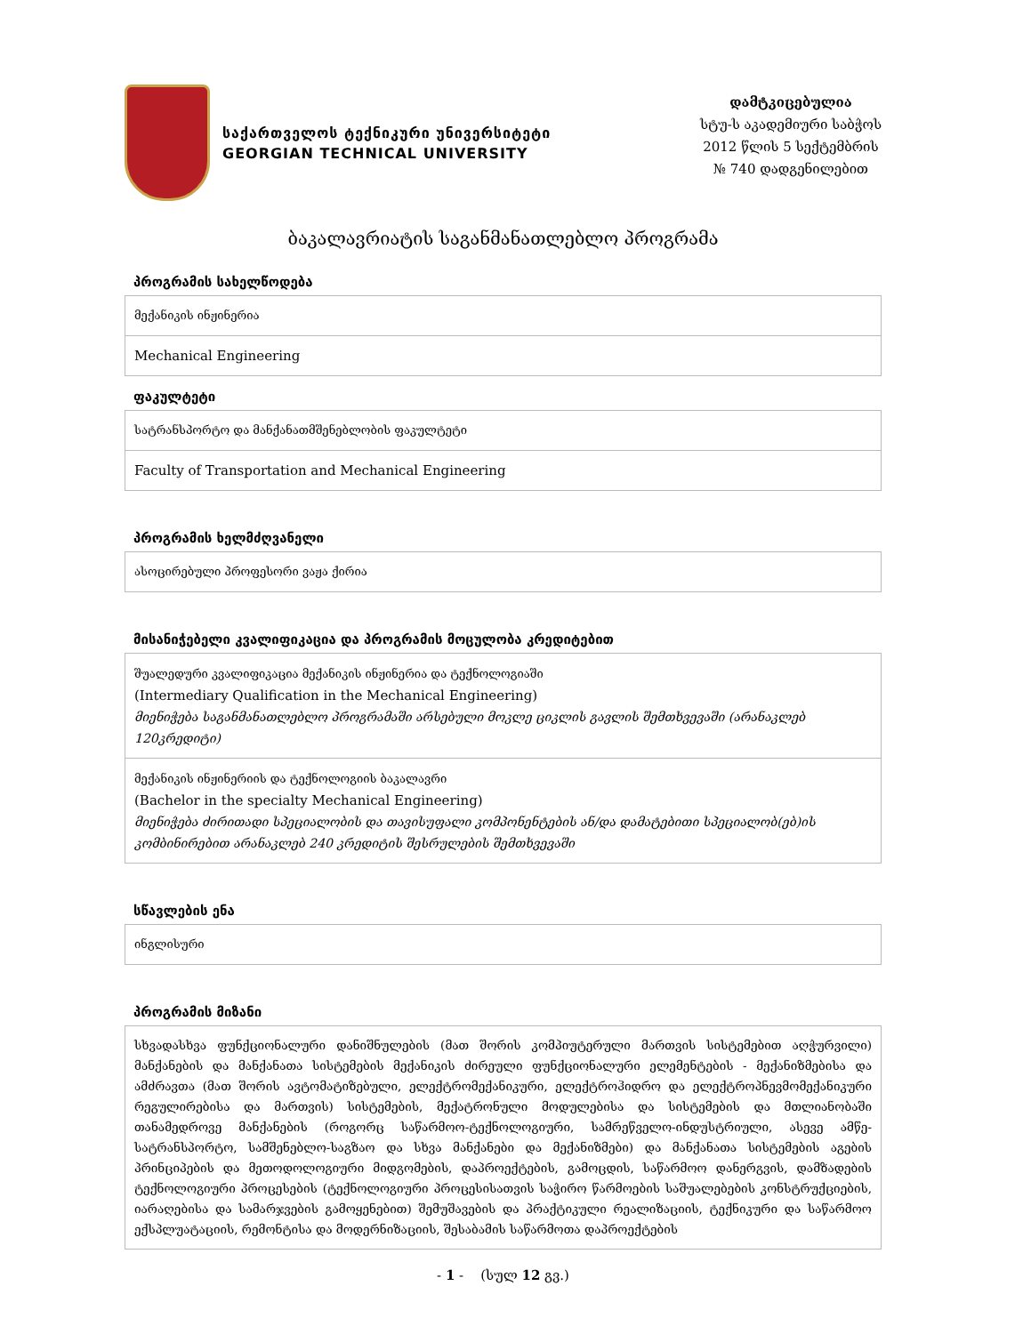საქართველოს ტექნიკური უნივერსიტეტი
GEORGIAN TECHNICAL UNIVERSITY
დამტკიცებულია
სტუ-ს აკადემიური საბჭოს
2012 წლის 5 სექტემბრის
№ 740 დადგენილებით
ბაკალავრიატის საგანმანათლებლო პროგრამა
პროგრამის სახელწოდება
| მექანიკის ინჟინერია |
| Mechanical Engineering |
ფაკულტეტი
| სატრანსპორტო და მანქანათმშენებლობის ფაკულტეტი |
| Faculty of Transportation and Mechanical Engineering |
პროგრამის ხელმძღვანელი
| ასოცირებული პროფესორი ვაჟა ქირია |
მისანიჭებელი კვალიფიკაცია და პროგრამის მოცულობა კრედიტებით
| შუალედური კვალიფიკაცია მექანიკის ინჟინერია და ტექნოლოგიაში (Intermediary Qualification in the Mechanical Engineering) მიენიჭება საგანმანათლებლო პროგრამაში არსებული მოკლე ციკლის გავლის შემთხვევაში (არანაკლებ 120კრედიტი) |
| მექანიკის ინჟინერიის და ტექნოლოგიის ბაკალავრი (Bachelor in the specialty Mechanical Engineering) მიენიჭება ძირითადი სპეციალობის და თავისუფალი კომპონენტების ან/და დამატებითი სპეციალობ(ებ)ის კომბინირებით არანაკლებ 240 კრედიტის შესრულების შემთხვევაში |
სწავლების ენა
| ინგლისური |
პროგრამის მიზანი
| სხვადასხვა ფუნქციონალური დანიშნულების (მათ შორის კომპიუტერული მართვის სისტემებით აღჭურვილი) მანქანების და მანქანათა სისტემების მექანიკის ძირეული ფუნქციონალური ელემენტების - მექანიზმებისა და ამძრავთა (მათ შორის ავტომატიზებული, ელექტრომექანიკური, ელექტროჰიდრო და ელექტროპნევმომექანიკური რეგულირებისა და მართვის) სისტემების, მექატრონული მოდულებისა და სისტემების და მთლიანობაში თანამედროვე მანქანების (როგორც საწარმოო-ტექნოლოგიური, სამრეწველო-ინდუსტრიული, ასევე ამწე-სატრანსპორტო, სამშენებლო-საგზაო და სხვა მანქანები და მექანიზმები) და მანქანათა სისტემების აგების პრინციპების და მეთოდოლოგიური მიდგომების, დაპროექტების, გამოცდის, საწარმოო დანერგვის, დამზადების ტექნოლოგიური პროცესების (ტექნოლოგიური პროცესისათვის საჭირო წარმოების საშუალებების კონსტრუქციების, იარაღებისა და სამარჯვების გამოყენებით) შემუშავების და პრაქტიკული რეალიზაციის, ტექნიკური და საწარმოო ექსპლუატაციის, რემონტისა და მოდერნიზაციის, შესაბამის საწარმოთა დაპროექტების |
- 1 - (სულ 12 გვ.)